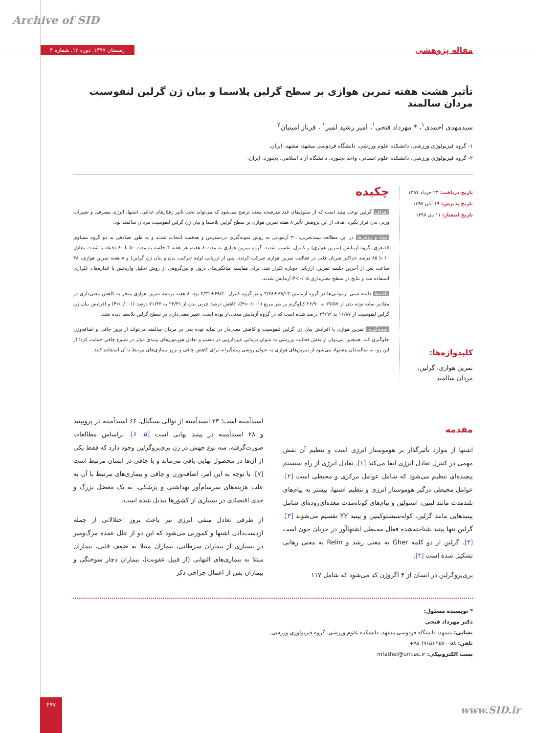Archive of SID
زمستان ۱۳۹۷. دوره ۱۳. شماره ۴
مقاله پژوهشی
تأثیر هشت هفته تمرین هوازی بر سطح گرلین پلاسما و بیان ژن گرلین لنفوسیت مردان سالمند
سیدمهدی احمدی<sup>۱</sup>، * مهرداد فتحی<sup>۱</sup>، امیر رشید لمیر<sup>۱</sup> ، فرناز امینیان<sup>۲</sup>
۱- گروه فیزیولوژی ورزشی، دانشکده علوم ورزشی، دانشگاه فردوسی مشهد، مشهد، ایران.
۲- گروه فیزیولوژی ورزشی، دانشکده علوم انسانی، واحد بجنورد، دانشگاه آزاد اسلامی، بجنورد، ایران.
تاریخ دریافت: ۲۳ خرداد ۱۳۹۷
تاریخ پذیرش: ۱۹ آبان ۱۳۹۷
تاریخ انتشار: ۱۱ دی ۱۳۹۷
کلیدواژه‌ها:
تمرین هوازی، گرلین، مردان سالمند
چکیده
اهداف گرلین نوعی پپتید است که از سلول‌های غدد مترشحه معده ترشح می‌شود که می‌تواند تحت تأثیر رفتارهای غذایی، اشتها، انرژی مصرفی و تغییرات وزنی بدن قرار بگیرد. هدف از این پژوهش تأثیر ۸ هفته تمرین هوازی بر سطح گرلین پلاسما و بیان ژن گرلین لنفوسیت مردان سالمند بود.
مواد و روش‌ها در این مطالعه نیمه‌تجربی، ۳۰ آزمودنی به روش نمونه‌گیری دردسترس و هدفمند انتخاب شدند و به طور تصادفی به دو گروه مساوی ۱۵نفری، گروه آزمایش (تمرین هوازی) و کنترل، تقسیم شدند. گروه تمرین هوازی به مدت ۸ هفته، هر هفته ۴ جلسه به مدت ۵۰ تا ۶۰ دقیقه با شدت معادل ۶۰ تا ۸۵ درصد حداکثر ضربان قلب در فعالیت تمرین هوازی شرکت کردند. پس از ارزیابی اولیه (ترکیب بدن و بیان ژن گرلین) و ۸ هفته تمرین هوازی، ۴۸ ساعت پس از آخرین جلسه تمرین، ارزیابی دوباره تکرار شد. برای مقایسه میانگین‌های درون و بین‌گروهی از روش تحلیل واریانس با اندازه‌های تکراری استفاده شد و نتایج در سطح معنی‌داری P<۰/۰۵ آزمایش شدند.
یافته‌ها دامنه سنی آزمودنی‌ها در گروه آزمایش ۶۹/۱۳±۳/۶۸ و در گروه کنترل ۶۹/۲۰±۴/۳۱ بود. ۸ هفته برنامه تمرین هوازی منجر به کاهش معنی‌داری در مقادیر نمایه توده بدن از ۲۷/۵۷ به ۲۶/۹۰ کیلوگرم بر متر مربع (P=۰/۰۰۱)، کاهش درصد چربی بدن از ۲۴/۳۱ به ۲۱/۴۳ درصد (P=۰/۰۰۱) و افزایش بیان ژن گرلین لنفوسیت از ۱۶/۸۷ به ۲۴/۹۲ درصد شده است که در گروه آزمایش معنی‌دار بوده است. تغییر معنی‌داری در سطح گرلین پلاسما دیده نشد.
نتیجه‌گیری تمرین هوازی با افزایش بیان ژن گرلین لنفوسیت و کاهش معنی‌دار در نمایه توده بدن در مردان سالمند می‌تواند از بروز چاقی و اضافه‌وزن جلوگیری کند. همچنین می‌توان از نقش فعالیت ورزشی به عنوان درمانی غیردارویی در تنظیم و تعادل هورمون‌های پپتیدی مؤثر در شیوع چاقی حمایت کرد؛ از این رو، به سالمندان پیشنهاد می‌شود از تمرین‌های هوازی به عنوان روشی پیشگیرانه برای کاهش چاقی و بروز بیماری‌های مرتبط با آن استفاده کنند.
مقدمه
اشتها از موارد تأثیرگذار بر هوموستاز انرژی است و تنظیم آن نقش مهمی در کنترل تعادل انرژی ایفا می‌کند [۱]. تعادل انرژی از راه سیستم پیچیده‌ای تنظیم می‌شود که شامل عوامل مرکزی و محیطی است [۲]. عوامل محیطی درگیر هوموستاز انرژی و تنظیم اشتها، بیشتر به پیام‌های بلندمدت مانند لپتین، انسولین و پیام‌های کوتاه‌مدت معده‌ای‌روده‌ای شامل پپتیدهایی مانند گرلین، کوله‌سیستوکینین و پپتید YY تقسیم می‌شوند [۳]. گرلین تنها پپتید شناخته‌شده فعال محیطی اشتهاآور در جریان خون است [۳]. گرلین از دو کلمه Gher به معنی رشد و Relin به معنی رهایی تشکیل شده است [۴].
پری‌پروگرلین در انسان از ۴ اگزوژن کد می‌شود که شامل ۱۱۷
اسیدآمینه است؛ ۲۳ اسیدآمینه از توالی سیگنال، ۶۶ اسیدآمینه در پروپپتید و ۲۸ اسیدآمینه در پپتید نهایی است [۵، ۶]. براساس مطالعات صورت‌گرفته، سه نوع جهش در ژن پری‌پروگرلین وجود دارد که فقط یکی از آن‌ها در محصول نهایی باقی می‌ماند و با چاقی در انسان مرتبط است [۷]. با توجه به این امر، اضافه‌وزن و چاقی و بیماری‌های مرتبط با آن به علت هزینه‌های سرسام‌آور بهداشتی و پزشکی، به یک معضل بزرگ و جدی اقتصادی در بسیاری از کشورها تبدیل شده است.
از طرفی تعادل منفی انرژی نیز باعث بروز اختلالاتی از جمله ازدست‌دادن اشتها و کموزنی می‌شود که این دو از علل عمده مرگ‌ومیر در بسیاری از بیماران سرطانی، بیماران مبتلا به ضعف قلبی، بیماران مبتلا به بیماری‌های التهابی (از قبیل عفونت)، بیماران دچار سوختگی و بیماران پس از اعمال جراحی ذکر
* نویسنده مسئول:
دکتر مهرداد فتحی
نشانی: مشهد، دانشگاه فردوسی مشهد، دانشکده علوم ورزشی، گروه فیزیولوژی ورزشی.
تلفن: ۲۵۷۰۰۵۸ (۹۱۵) ۹۸+
پست الکترونیکی: mfathei@um.ac.ir
۴۹۷
www.SID.ir